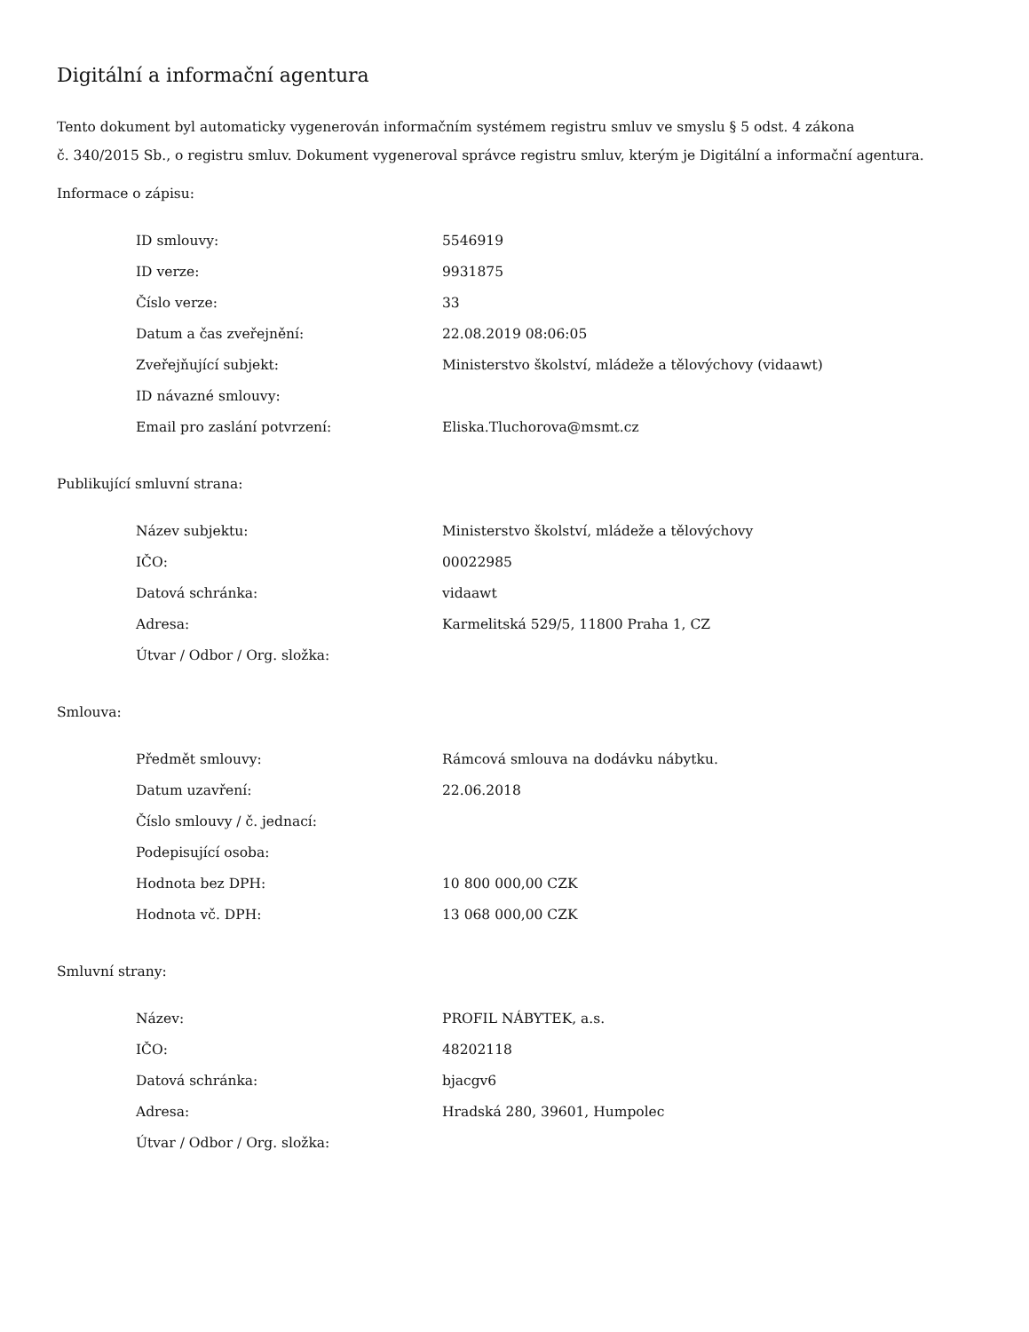Digitální a informační agentura
Tento dokument byl automaticky vygenerován informačním systémem registru smluv ve smyslu § 5 odst. 4 zákona
č. 340/2015 Sb., o registru smluv. Dokument vygeneroval správce registru smluv, kterým je Digitální a informační agentura.
Informace o zápisu:
| ID smlouvy: | 5546919 |
| ID verze: | 9931875 |
| Číslo verze: | 33 |
| Datum a čas zveřejnění: | 22.08.2019 08:06:05 |
| Zveřejňující subjekt: | Ministerstvo školství, mládeže a tělovýchovy (vidaawt) |
| ID návazné smlouvy: | |
| Email pro zaslání potvrzení: | Eliska.Tluchorova@msmt.cz |
Publikující smluvní strana:
| Název subjektu: | Ministerstvo školství, mládeže a tělovýchovy |
| IČO: | 00022985 |
| Datová schránka: | vidaawt |
| Adresa: | Karmelitská 529/5, 11800 Praha 1, CZ |
| Útvar / Odbor / Org. složka: | |
Smlouva:
| Předmět smlouvy: | Rámcová smlouva na dodávku nábytku. |
| Datum uzavření: | 22.06.2018 |
| Číslo smlouvy / č. jednací: | |
| Podepisující osoba: | |
| Hodnota bez DPH: | 10 800 000,00 CZK |
| Hodnota vč. DPH: | 13 068 000,00 CZK |
Smluvní strany:
| Název: | PROFIL NÁBYTEK, a.s. |
| IČO: | 48202118 |
| Datová schránka: | bjacgv6 |
| Adresa: | Hradská 280, 39601, Humpolec |
| Útvar / Odbor / Org. složka: | |